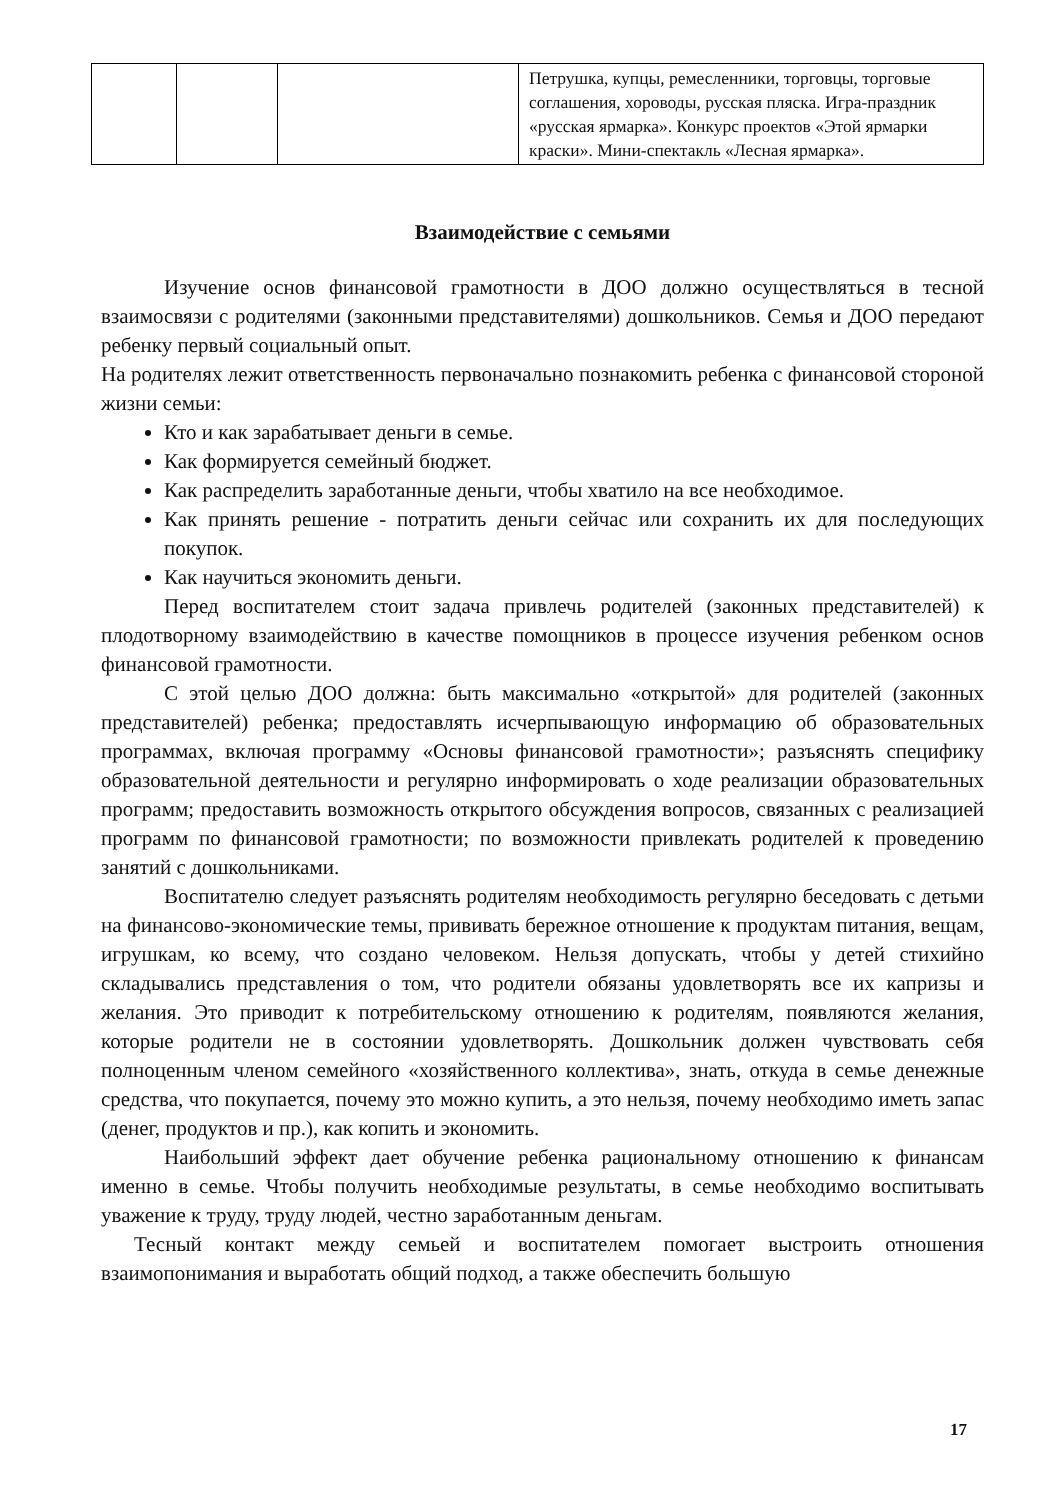| | | | Петрушка, купцы, ремесленники, торговцы, торговые соглашения, хороводы, русская пляска. Игра-праздник «русская ярмарка». Конкурс проектов «Этой ярмарки краски». Мини-спектакль «Лесная ярмарка». |
Взаимодействие с семьями
Изучение основ финансовой грамотности в ДОО должно осуществляться в тесной взаимосвязи с родителями (законными представителями) дошкольников. Семья и ДОО передают ребенку первый социальный опыт.
На родителях лежит ответственность первоначально познакомить ребенка с финансовой стороной жизни семьи:
Кто и как зарабатывает деньги в семье.
Как формируется семейный бюджет.
Как распределить заработанные деньги, чтобы хватило на все необходимое.
Как принять решение - потратить деньги сейчас или сохранить их для последующих покупок.
Как научиться экономить деньги.
Перед воспитателем стоит задача привлечь родителей (законных представителей) к плодотворному взаимодействию в качестве помощников в процессе изучения ребенком основ финансовой грамотности.
С этой целью ДОО должна: быть максимально «открытой» для родителей (законных представителей) ребенка; предоставлять исчерпывающую информацию об образовательных программах, включая программу «Основы финансовой грамотности»; разъяснять специфику образовательной деятельности и регулярно информировать о ходе реализации образовательных программ; предоставить возможность открытого обсуждения вопросов, связанных с реализацией программ по финансовой грамотности; по возможности привлекать родителей к проведению занятий с дошкольниками.
Воспитателю следует разъяснять родителям необходимость регулярно беседовать с детьми на финансово-экономические темы, прививать бережное отношение к продуктам питания, вещам, игрушкам, ко всему, что создано человеком. Нельзя допускать, чтобы у детей стихийно складывались представления о том, что родители обязаны удовлетворять все их капризы и желания. Это приводит к потребительскому отношению к родителям, появляются желания, которые родители не в состоянии удовлетворять. Дошкольник должен чувствовать себя полноценным членом семейного «хозяйственного коллектива», знать, откуда в семье денежные средства, что покупается, почему это можно купить, а это нельзя, почему необходимо иметь запас (денег, продуктов и пр.), как копить и экономить.
Наибольший эффект дает обучение ребенка рациональному отношению к финансам именно в семье. Чтобы получить необходимые результаты, в семье необходимо воспитывать уважение к труду, труду людей, честно заработанным деньгам.
Тесный контакт между семьей и воспитателем помогает выстроить отношения взаимопонимания и выработать общий подход, а также обеспечить большую
17